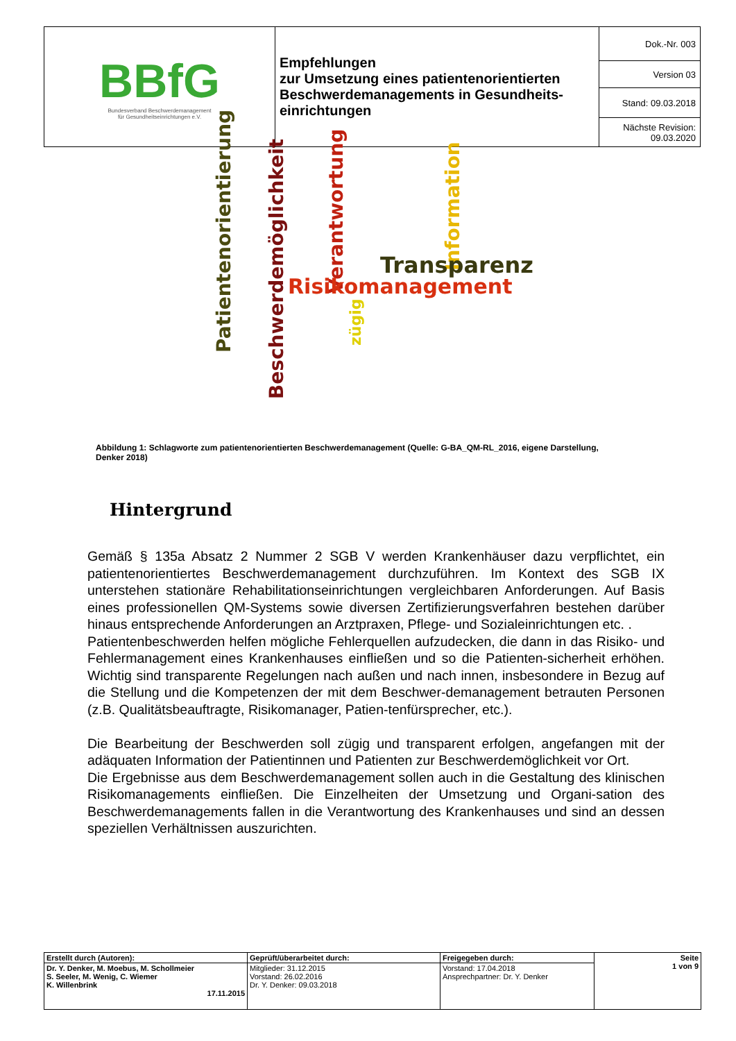| BBfG Bundesverband Beschwerdemanagement für Gesundheitseinrichtungen e.V. | Empfehlungen zur Umsetzung eines patientenorientierten Beschwerdemanagements in Gesundheits-einrichtungen | Dok.-Nr. 003 |
| | | Version 03 |
| | | Stand: 09.03.2018 |
| | | Nächste Revision: 09.03.2020 |
Patientenorientierung
Beschwerdemöglichkeit
Verantwortung
Information
Transparenz
Risikomanagement
zügig
Abbildung 1: Schlagworte zum patientenorientierten Beschwerdemanagement (Quelle: G-BA_QM-RL_2016, eigene Darstellung, Denker 2018)
Hintergrund
Gemäß § 135a Absatz 2 Nummer 2 SGB V werden Krankenhäuser dazu verpflichtet, ein patientenorientiertes Beschwerdemanagement durchzuführen. Im Kontext des SGB IX unterstehen stationäre Rehabilitationseinrichtungen vergleichbaren Anforderungen. Auf Basis eines professionellen QM-Systems sowie diversen Zertifizierungsverfahren bestehen darüber hinaus entsprechende Anforderungen an Arztpraxen, Pflege- und Sozialeinrichtungen etc. .
Patientenbeschwerden helfen mögliche Fehlerquellen aufzudecken, die dann in das Risiko- und Fehlermanagement eines Krankenhauses einfließen und so die Patienten-sicherheit erhöhen. Wichtig sind transparente Regelungen nach außen und nach innen, insbesondere in Bezug auf die Stellung und die Kompetenzen der mit dem Beschwer-demanagement betrauten Personen (z.B. Qualitätsbeauftragte, Risikomanager, Patien-tenfürsprecher, etc.).
Die Bearbeitung der Beschwerden soll zügig und transparent erfolgen, angefangen mit der adäquaten Information der Patientinnen und Patienten zur Beschwerdemöglichkeit vor Ort.
Die Ergebnisse aus dem Beschwerdemanagement sollen auch in die Gestaltung des klinischen Risikomanagements einfließen. Die Einzelheiten der Umsetzung und Organi-sation des Beschwerdemanagements fallen in die Verantwortung des Krankenhauses und sind an dessen speziellen Verhältnissen auszurichten.
| Erstellt durch (Autoren): | Geprüft/überarbeitet durch: | Freigegeben durch: | Seite 1 von 9 |
| Dr. Y. Denker, M. Moebus, M. Schollmeier S. Seeler, M. Wenig, C. Wiemer K. Willenbrink 17.11.2015 | Mitglieder: 31.12.2015 Vorstand: 26.02.2016 Dr. Y. Denker: 09.03.2018 | Vorstand: 17.04.2018 Ansprechpartner: Dr. Y. Denker | |